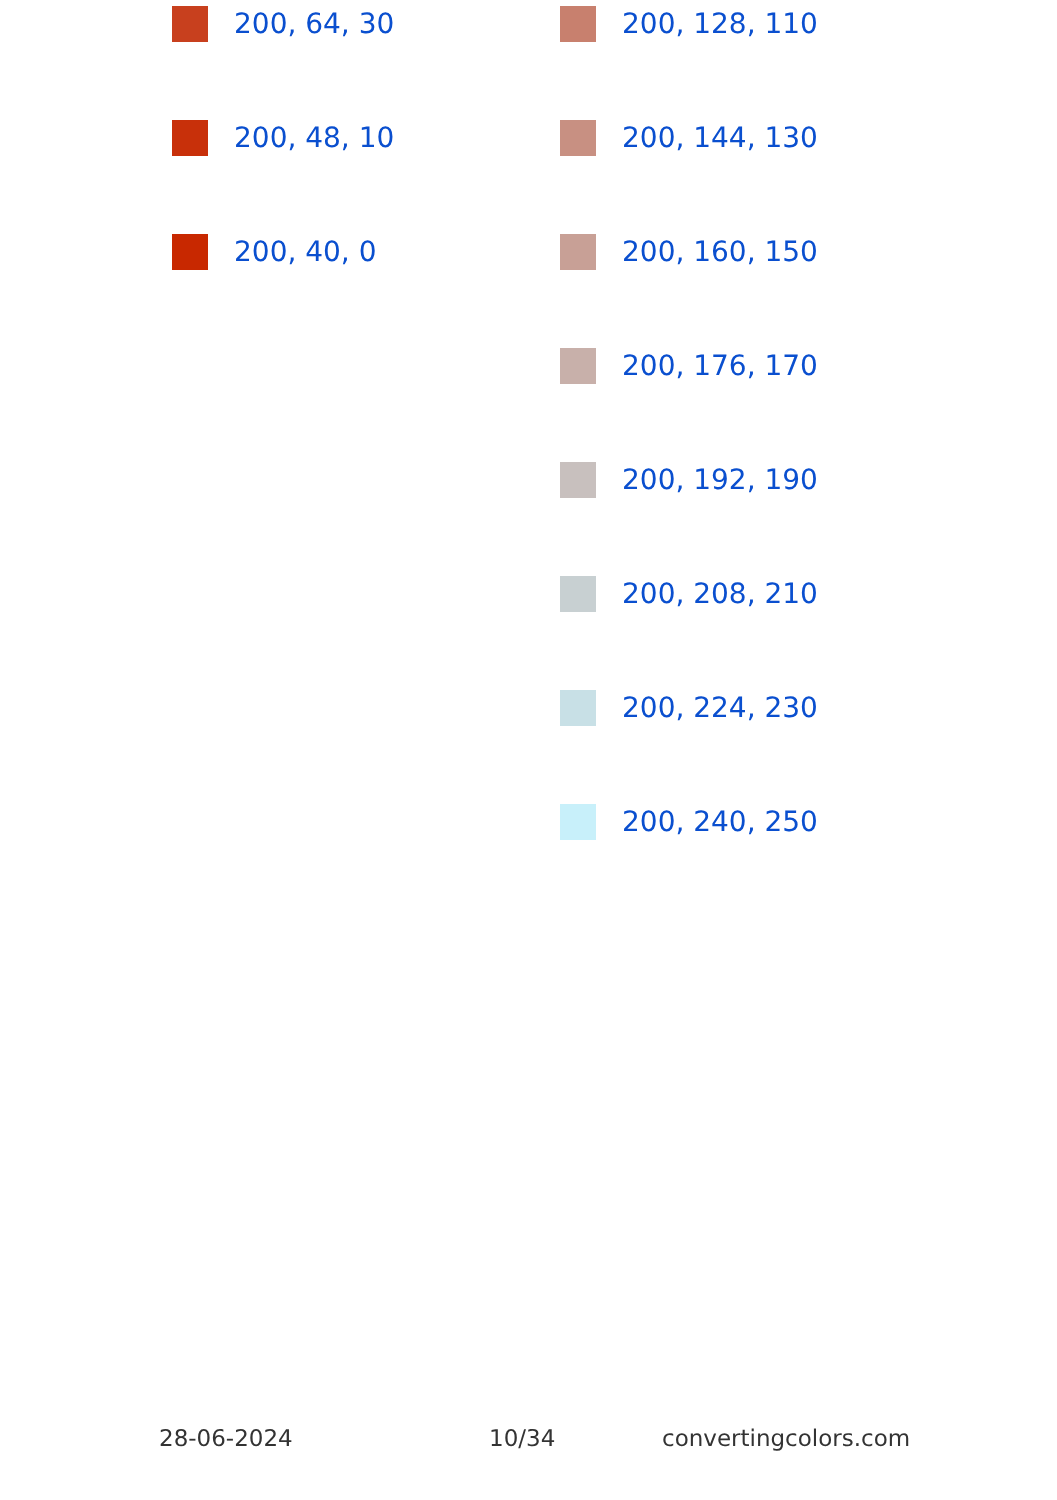200, 64, 30
200, 48, 10
200, 40, 0
200, 128, 110
200, 144, 130
200, 160, 150
200, 176, 170
200, 192, 190
200, 208, 210
200, 224, 230
200, 240, 250
28-06-2024 10/34 convertingcolors.com